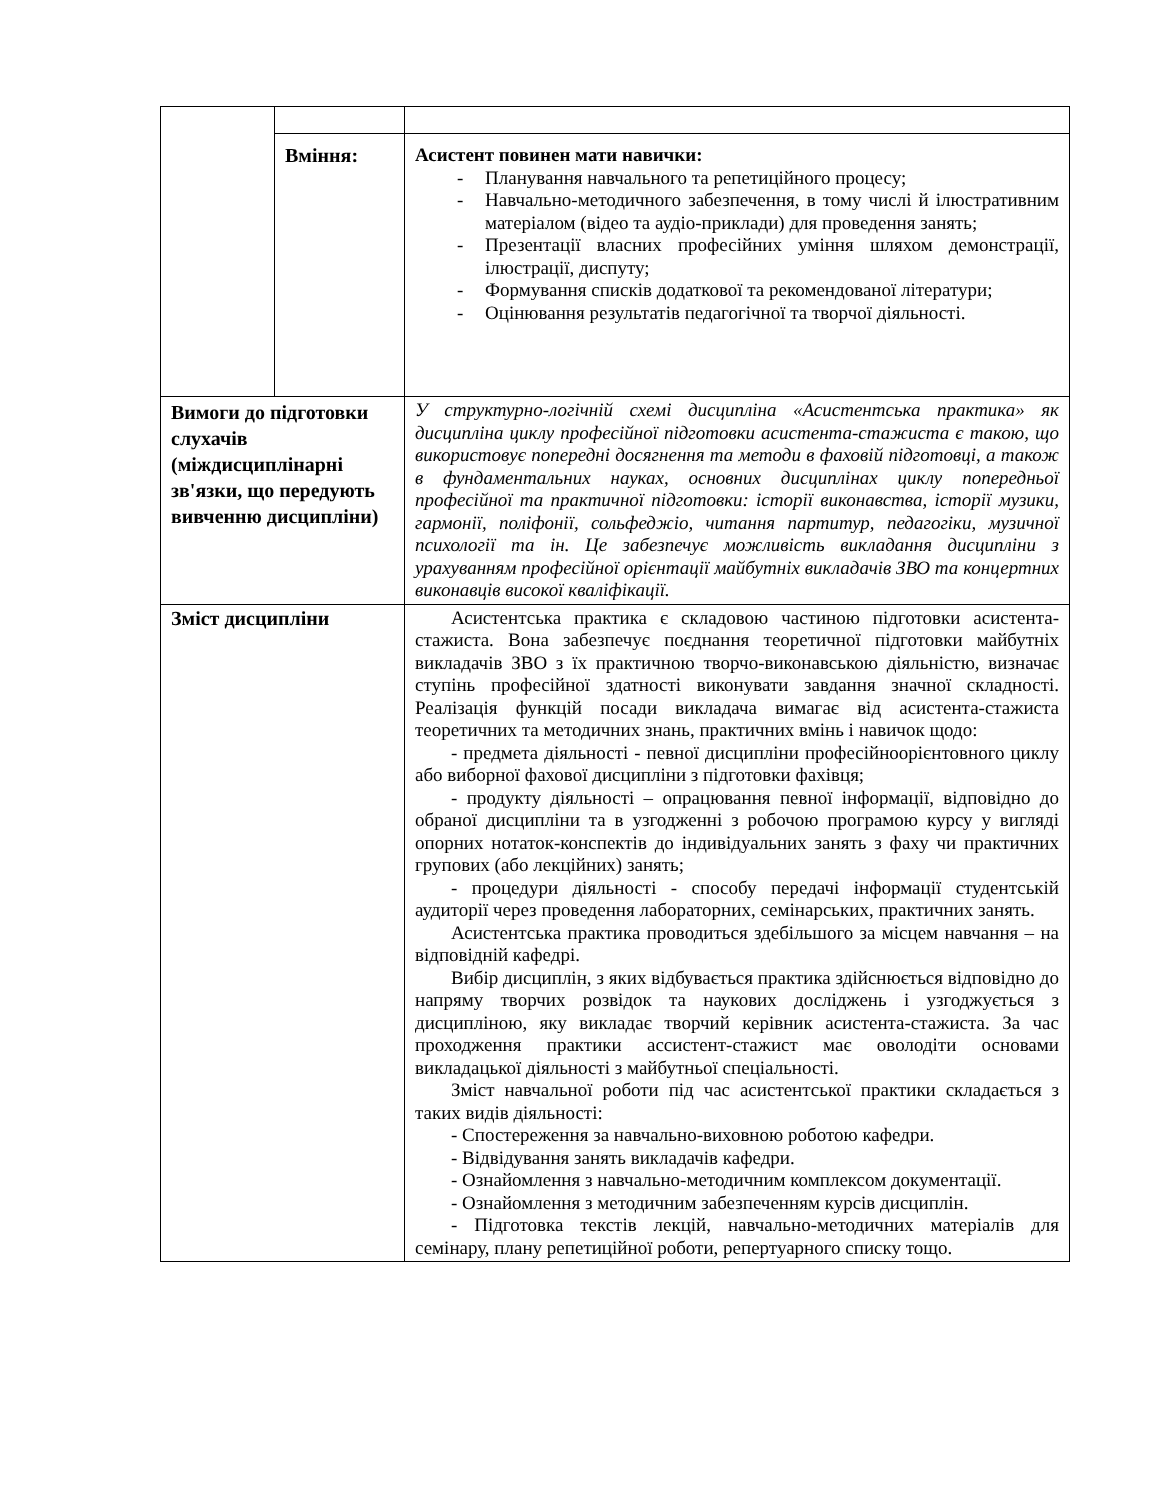| | Вміння: | Асистент повинен мати навички: - Планування навчального та репетиційного процесу; - Навчально-методичного забезпечення, в тому числі й ілюстративним матеріалом (відео та аудіо-приклади) для проведення занять; - Презентації власних професійних уміння шляхом демонстрації, ілюстрації, диспуту; - Формування списків додаткової та рекомендованої літератури; - Оцінювання результатів педагогічної та творчої діяльності. |
| Вимоги до підготовки слухачів (міждисциплінарні зв'язки, що передують вивченню дисципліни) | | У структурно-логічній схемі дисципліна «Асистентська практика» як дисципліна циклу професійної підготовки асистента-стажиста є такою, що використовує попередні досягнення та методи в фаховій підготовці, а також в фундаментальних науках, основних дисциплінах циклу попередньої професійної та практичної підготовки: історії виконавства, історії музики, гармонії, поліфонії, сольфеджіо, читання партитур, педагогіки, музичної психології та ін. Це забезпечує можливість викладання дисципліни з урахуванням професійної орієнтації майбутніх викладачів ЗВО та концертних виконавців високої кваліфікації. |
| Зміст дисципліни | | Асистентська практика є складовою частиною підготовки асистента-стажиста. Вона забезпечує поєднання теоретичної підготовки майбутніх викладачів ЗВО з їх практичною творчо-виконавською діяльністю, визначає ступінь професійної здатності виконувати завдання значної складності. Реалізація функцій посади викладача вимагає від асистента-стажиста теоретичних та методичних знань, практичних вмінь і навичок щодо: - предмета діяльності - певної дисципліни професійноорієнтовного циклу або виборної фахової дисципліни з підготовки фахівця; - продукту діяльності – опрацювання певної інформації, відповідно до обраної дисципліни та в узгодженні з робочою програмою курсу у вигляді опорних нотаток-конспектів до індивідуальних занять з фаху чи практичних групових (або лекційних) занять; - процедури діяльності - способу передачі інформації студентській аудиторії через проведення лабораторних, семінарських, практичних занять. Асистентська практика проводиться здебільшого за місцем навчання – на відповідній кафедрі. Вибір дисциплін, з яких відбувається практика здійснюється відповідно до напряму творчих розвідок та наукових досліджень і узгоджується з дисципліною, яку викладає творчий керівник асистента-стажиста. За час проходження практики ассистент-стажист має оволодіти основами викладацької діяльності з майбутньої спеціальності. Зміст навчальної роботи під час асистентської практики складається з таких видів діяльності: - Спостереження за навчально-виховною роботою кафедри. - Відвідування занять викладачів кафедри. - Ознайомлення з навчально-методичним комплексом документації. - Ознайомлення з методичним забезпеченням курсів дисциплін. - Підготовка текстів лекцій, навчально-методичних матеріалів для семінару, плану репетиційної роботи, репертуарного списку тощо. |